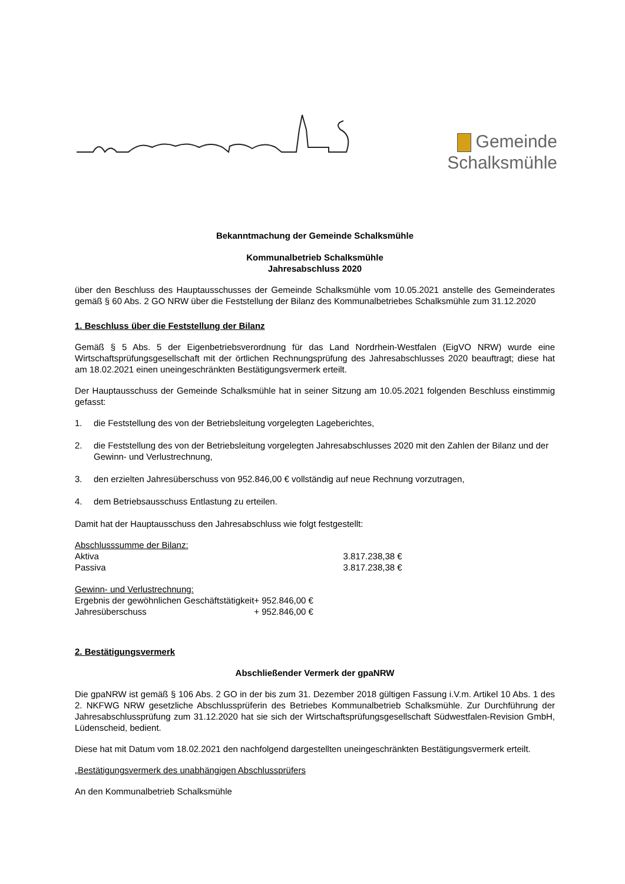Gemeinde
Schalksmühle
Bekanntmachung der Gemeinde Schalksmühle
Kommunalbetrieb Schalksmühle
Jahresabschluss 2020
über den Beschluss des Hauptausschusses der Gemeinde Schalksmühle vom 10.05.2021 anstelle des Gemeinderates gemäß § 60 Abs. 2 GO NRW über die Feststellung der Bilanz des Kommunalbetriebes Schalksmühle zum 31.12.2020
1. Beschluss über die Feststellung der Bilanz
Gemäß § 5 Abs. 5 der Eigenbetriebsverordnung für das Land Nordrhein-Westfalen (EigVO NRW) wurde eine Wirtschaftsprüfungsgesellschaft mit der örtlichen Rechnungsprüfung des Jahresabschlusses 2020 beauftragt; diese hat am 18.02.2021 einen uneingeschränkten Bestätigungsvermerk erteilt.
Der Hauptausschuss der Gemeinde Schalksmühle hat in seiner Sitzung am 10.05.2021 folgenden Beschluss einstimmig gefasst:
1. die Feststellung des von der Betriebsleitung vorgelegten Lageberichtes,
2. die Feststellung des von der Betriebsleitung vorgelegten Jahresabschlusses 2020 mit den Zahlen der Bilanz und der Gewinn- und Verlustrechnung,
3. den erzielten Jahresüberschuss von 952.846,00 € vollständig auf neue Rechnung vorzutragen,
4. dem Betriebsausschuss Entlastung zu erteilen.
Damit hat der Hauptausschuss den Jahresabschluss wie folgt festgestellt:
| Abschlusssumme der Bilanz: | |
| Aktiva | 3.817.238,38 € |
| Passiva | 3.817.238,38 € |
| Gewinn- und Verlustrechnung: | |
| Ergebnis der gewöhnlichen Geschäftstätigkeit | + 952.846,00 € |
| Jahresüberschuss | + 952.846,00 € |
2. Bestätigungsvermerk
Abschließender Vermerk der gpaNRW
Die gpaNRW ist gemäß § 106 Abs. 2 GO in der bis zum 31. Dezember 2018 gültigen Fassung i.V.m. Artikel 10 Abs. 1 des 2. NKFWG NRW gesetzliche Abschlussprüferin des Betriebes Kommunalbetrieb Schalksmühle. Zur Durchführung der Jahresabschlussprüfung zum 31.12.2020 hat sie sich der Wirtschaftsprüfungsgesellschaft Südwestfalen-Revision GmbH, Lüdenscheid, bedient.
Diese hat mit Datum vom 18.02.2021 den nachfolgend dargestellten uneingeschränkten Bestätigungsvermerk erteilt.
„Bestätigungsvermerk des unabhängigen Abschlussprüfers
An den Kommunalbetrieb Schalksmühle